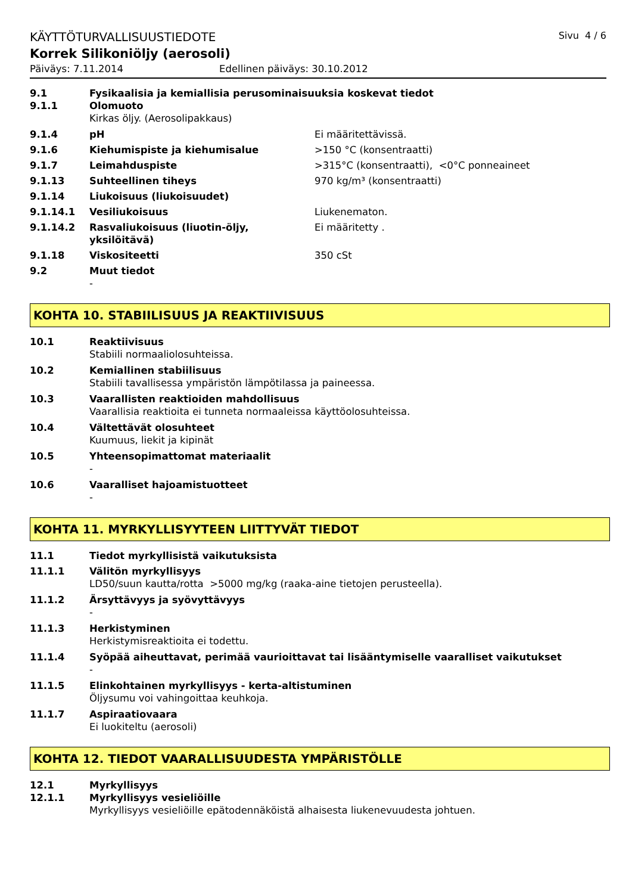KÄYTTÖTURVALLISUUSTIEDOTE Sivu 4 / 6
Korrek Silikoniöljy (aerosoli)
Päiväys: 7.11.2014 Edellinen päiväys: 30.10.2012
9.1 Fysikaalisia ja kemiallisia perusominaisuuksia koskevat tiedot
9.1.1 Olomuoto
Kirkas öljy. (Aerosolipakkaus)
9.1.4 pH Ei määritettävissä.
9.1.6 Kiehumispiste ja kiehumisalue >150 °C (konsentraatti)
9.1.7 Leimahduspiste >315°C (konsentraatti), <0°C ponneaineet
9.1.13 Suhteellinen tiheys 970 kg/m³ (konsentraatti)
9.1.14 Liukoisuus (liukoisuudet)
9.1.14.1 Vesiliukoisuus Liukenematon.
9.1.14.2 Rasvaliukoisuus (liuotin-öljy, yksilöitävä) Ei määritetty .
9.1.18 Viskositeetti 350 cSt
9.2 Muut tiedot
-
KOHTA 10. STABIILISUUS JA REAKTIIVISUUS
10.1 Reaktiivisuus
Stabiili normaaliolosuhteissa.
10.2 Kemiallinen stabiilisuus
Stabiili tavallisessa ympäristön lämpötilassa ja paineessa.
10.3 Vaarallisten reaktioiden mahdollisuus
Vaarallisia reaktioita ei tunneta normaaleissa käyttöolosuhteissa.
10.4 Vältettävät olosuhteet
Kuumuus, liekit ja kipinät
10.5 Yhteensopimattomat materiaalit
-
10.6 Vaaralliset hajoamistuotteet
-
KOHTA 11. MYRKYLLISYYTEEN LIITTYVÄT TIEDOT
11.1 Tiedot myrkyllisistä vaikutuksista
11.1.1 Välitön myrkyllisyys
LD50/suun kautta/rotta >5000 mg/kg (raaka-aine tietojen perusteella).
11.1.2 Ärsyttävyys ja syövyttävyys
-
11.1.3 Herkistyminen
Herkistymisreaktioita ei todettu.
11.1.4 Syöpää aiheuttavat, perimää vaurioittavat tai lisääntymiselle vaaralliset vaikutukset
-
11.1.5 Elinkohtainen myrkyllisyys - kerta-altistuminen
Öljysumu voi vahingoittaa keuhkoja.
11.1.7 Aspiraatiovaara
Ei luokiteltu (aerosoli)
KOHTA 12. TIEDOT VAARALLISUUDESTA YMPÄRISTÖLLE
12.1 Myrkyllisyys
12.1.1 Myrkyllisyys vesieliöille
Myrkyllisyys vesieliöille epätodennäköistä alhaisesta liukenevuudesta johtuen.